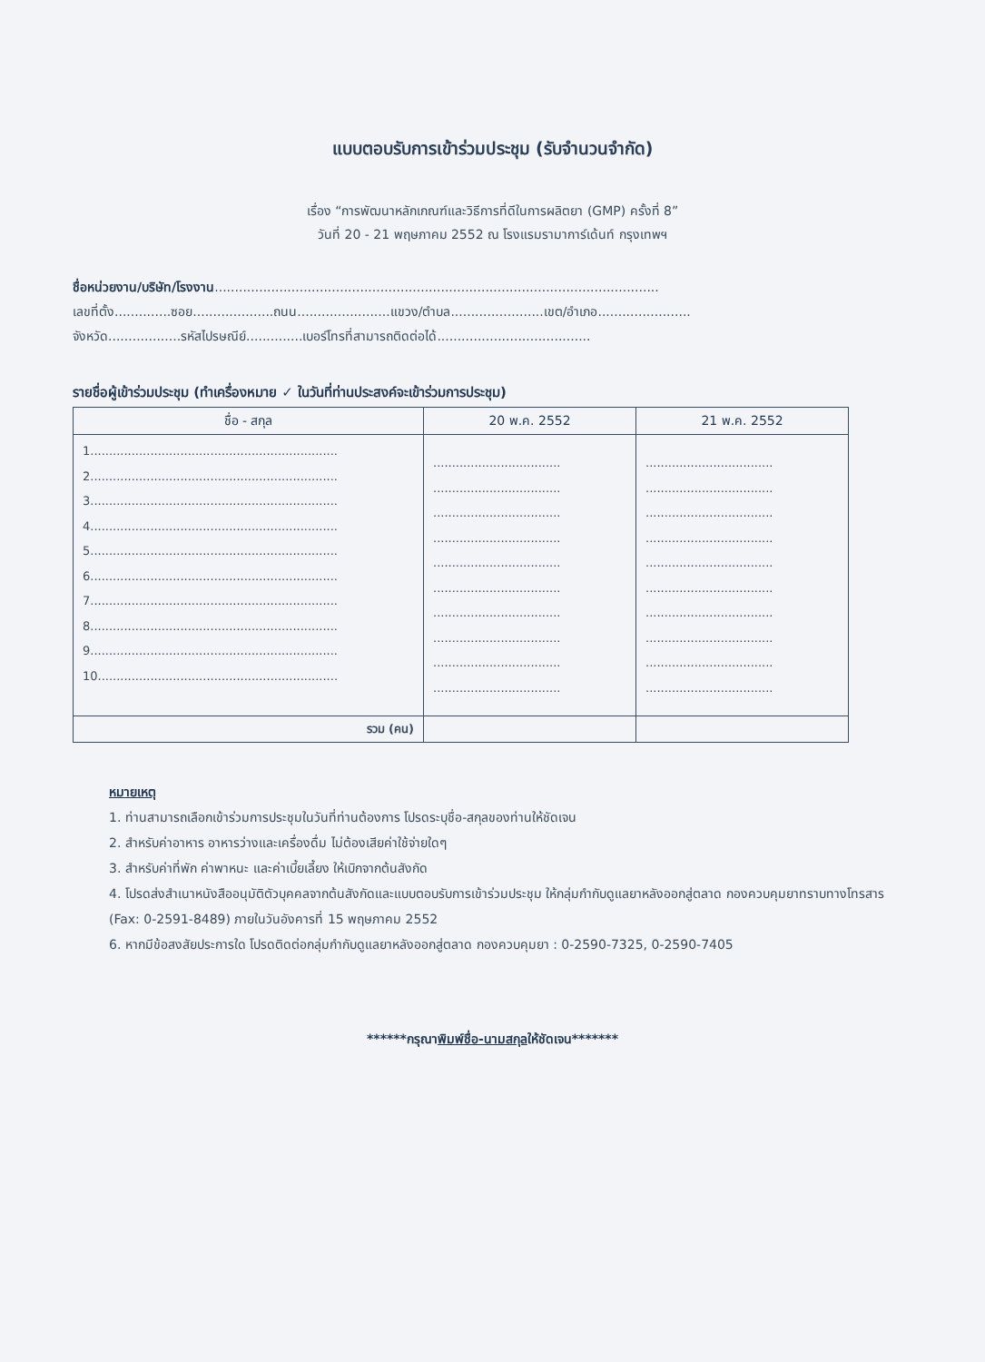แบบตอบรับการเข้าร่วมประชุม (รับจำนวนจำกัด)
เรื่อง “การพัฒนาหลักเกณฑ์และวิธีการที่ดีในการผลิตยา (GMP) ครั้งที่ 8”
วันที่ 20 - 21 พฤษภาคม 2552 ณ โรงแรมรามาการ์เด้นท์ กรุงเทพฯ
ชื่อหน่วยงาน/บริษัท/โรงงาน..............................................................................................................
เลขที่ตั้ง..............ซอย....................ถนน.......................แขวง/ตำบล.......................เขต/อำเภอ.......................
จังหวัด..................รหัสไปรษณีย์..............เบอร์โทรที่สามารถติดต่อได้......................................
รายชื่อผู้เข้าร่วมประชุม (ทำเครื่องหมาย ✓ ในวันที่ท่านประสงค์จะเข้าร่วมการประชุม)
| ชื่อ - สกุล | 20 พ.ค. 2552 | 21 พ.ค. 2552 |
| --- | --- | --- |
| 1.................................................................. 2.................................................................. 3.................................................................. 4.................................................................. 5.................................................................. 6.................................................................. 7.................................................................. 8.................................................................. 9.................................................................. 10................................................................ | .................................. .................................. .................................. .................................. .................................. .................................. .................................. .................................. .................................. .................................. | .................................. .................................. .................................. .................................. .................................. .................................. .................................. .................................. .................................. .................................. |
| รวม (คน) | | |
หมายเหตุ
1. ท่านสามารถเลือกเข้าร่วมการประชุมในวันที่ท่านต้องการ โปรดระบุชื่อ-สกุลของท่านให้ชัดเจน
2. สำหรับค่าอาหาร อาหารว่างและเครื่องดื่ม ไม่ต้องเสียค่าใช้จ่ายใดๆ
3. สำหรับค่าที่พัก ค่าพาหนะ และค่าเบี้ยเลี้ยง ให้เบิกจากต้นสังกัด
4. โปรดส่งสำเนาหนังสืออนุมัติตัวบุคคลจากต้นสังกัดและแบบตอบรับการเข้าร่วมประชุม ให้กลุ่มกำกับดูแลยาหลังออกสู่ตลาด กองควบคุมยาทราบทางโทรสาร (Fax: 0-2591-8489) ภายในวันอังคารที่ 15 พฤษภาคม 2552
6. หากมีข้อสงสัยประการใด โปรดติดต่อกลุ่มกำกับดูแลยาหลังออกสู่ตลาด กองควบคุมยา : 0-2590-7325, 0-2590-7405
******กรุณาพิมพ์ชื่อ-นามสกุลให้ชัดเจน*******